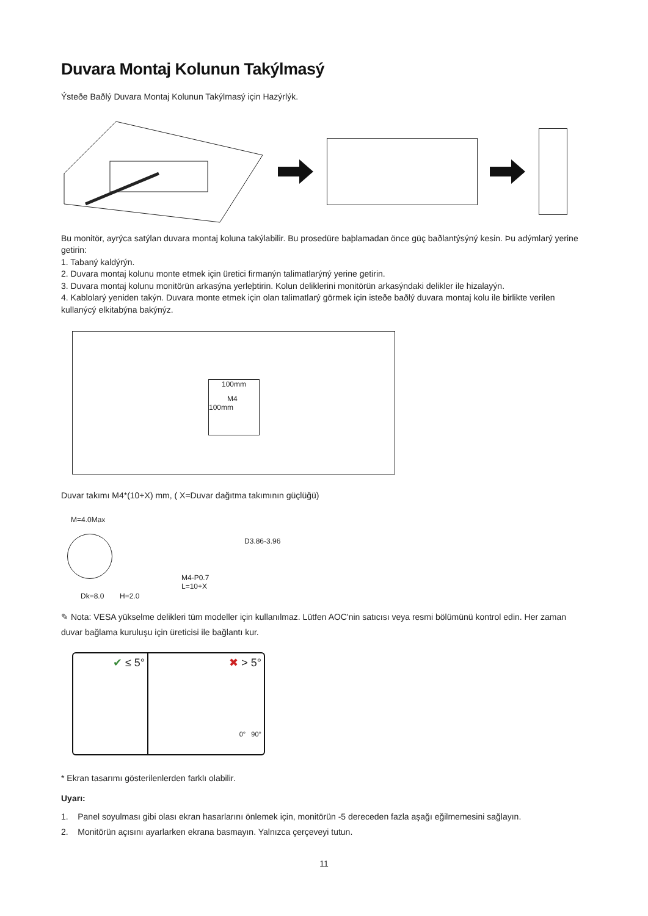Duvara Montaj Kolunun Takýlmasý
Ýsteðe Baðlý Duvara Montaj Kolunun Takýlmasý için Hazýrlýk.
Bu monitör, ayrýca satýlan duvara montaj koluna takýlabilir. Bu prosedüre baþlamadan önce güç baðlantýsýný kesin. Þu adýmlarý yerine getirin:
1. Tabaný kaldýrýn.
2. Duvara montaj kolunu monte etmek için üretici firmanýn talimatlarýný yerine getirin.
3. Duvara montaj kolunu monitörün arkasýna yerleþtirin. Kolun deliklerini monitörün arkasýndaki delikler ile hizalayýn.
4. Kablolarý yeniden takýn. Duvara monte etmek için olan talimatlarý görmek için isteðe baðlý duvara montaj kolu ile birlikte verilen kullanýcý elkitabýna bakýnýz.
100mm
M4
100mm
Duvar takımı M4*(10+X) mm, ( X=Duvar dağıtma takımının güçlüğü)
M=4.0Max
Dk=8.0 H=2.0
M4-P0.7
L=10+X
D3.86-3.96
✎ Nota: VESA yükselme delikleri tüm modeller için kullanılmaz. Lütfen AOC'nin satıcısı veya resmi bölümünü kontrol edin. Her zaman duvar bağlama kuruluşu için üreticisi ile bağlantı kur.
✔ ≤ 5° ✖ > 5°
0° 90°
* Ekran tasarımı gösterilenlerden farklı olabilir.
Uyarı:
1. Panel soyulması gibi olası ekran hasarlarını önlemek için, monitörün -5 dereceden fazla aşağı eğilmemesini sağlayın.
2. Monitörün açısını ayarlarken ekrana basmayın. Yalnızca çerçeveyi tutun.
11